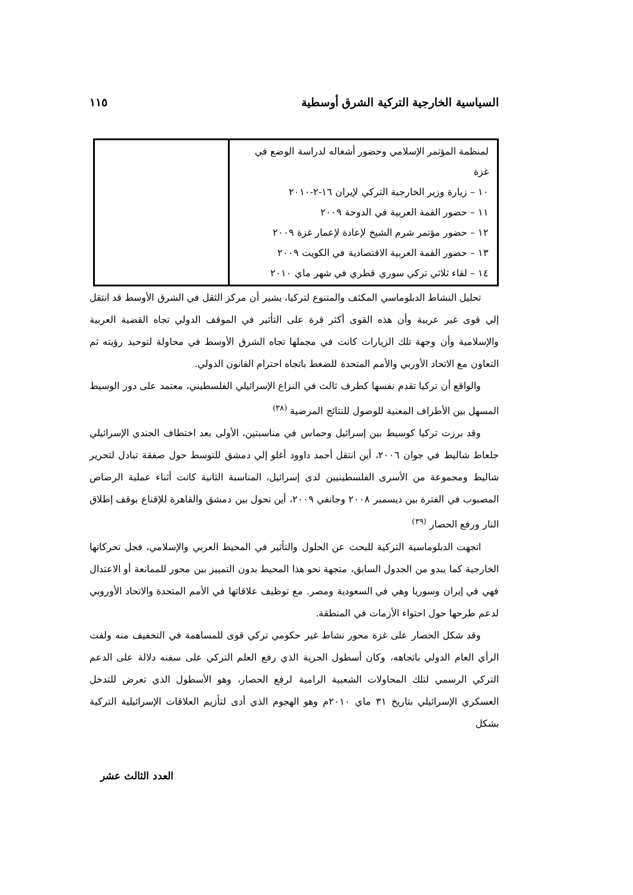السياسية الخارجية التركية الشرق أوسطية ١١٥
| لمنظمة المؤتمر الإسلامي وحضور أشغاله لدراسة الوضع في غزة ١٠ – زيارة وزير الخارجية التركي لإيران ١٦-٢-٢٠١٠ ١١ – حضور القمة العربية في الدوحة ٢٠٠٩ ١٢ – حضور مؤتمر شرم الشيخ لإعادة لإعمار غزة ٢٠٠٩ ١٣ – حضور القمة العربية الاقتصادية في الكويت ٢٠٠٩ ١٤ – لقاء ثلاثي تركي سوري قطري في شهر ماي ٢٠١٠ | |
تحليل النشاط الدبلوماسي المكثف والمتنوع لتركيا، يشير أن مركز الثقل في الشرق الأوسط قد انتقل إلي قوى غير عربية وأن هذه القوى أكثر قرة على التأثير في الموقف الدولي تجاه القضية العربية والإسلامية وأن وجهة تلك الزيارات كانت في مجملها تجاه الشرق الأوسط في محاولة لتوحيد رؤيته ثم التعاون مع الاتحاد الأوربي والأمم المتحدة للضغط باتجاه احترام القانون الدولي.
والواقع أن تركيا تقدم نفسها كطرف ثالث في النزاع الإسرائيلي الفلسطيني، معتمد على دور الوسيط المسهل بين الأطراف المعنية للوصول للنتائج المرضية <sup>(٣٨)</sup>
وقد برزت تركيا كوسيط بين إسرائيل وحماس في مناسبتين، الأولى بعد اختطاف الجندي الإسرائيلي جلعاط شاليط في جوان ٢٠٠٦، أين انتقل أحمد داوود أغلو إلي دمشق للتوسط حول صفقة تبادل لتحرير شاليط ومجموعة من الأسرى الفلسطينيين لدى إسرائيل، المناسبة الثانية كانت أثناء عملية الرصاص المصبوب في الفترة بين ديسمبر ٢٠٠٨ وجانفي ٢٠٠٩، أين تحول بين دمشق والقاهرة للإقناع بوقف إطلاق النار ورفع الحصار <sup>(٣٩)</sup>
اتجهت الدبلوماسية التركية للبحث عن الحلول والتأثير في المحيط العربي والإسلامي، فجل تحركاتها الخارجية كما يبدو من الجدول السابق، متجهة نحو هذا المحيط بدون التمييز بين محور للممانعة أو الاعتدال فهي في إيران وسوريا وهي في السعودية ومصر. مع توظيف علاقاتها في الأمم المتحدة والاتحاد الأوروبي لدعم طرحها حول احتواء الأزمات في المنطقة.
وقد شكل الحصار على غزة محور نشاط غير حكومي تركي قوى للمساهمة في التخفيف منه ولفت الرأي العام الدولي باتجاهه، وكان أسطول الحرية الذي رفع العلم التركي على سفنه دلالة على الدعم التركي الرسمي لتلك المحاولات الشعبية الرامية لرفع الحصار، وهو الأسطول الذي تعرض للتدخل العسكري الإسرائيلي بتاريخ ٣١ ماي ٢٠١٠م وهو الهجوم الذي أدى لتأزيم العلاقات الإسرائيلية التركية بشكل
العدد الثالث عشر